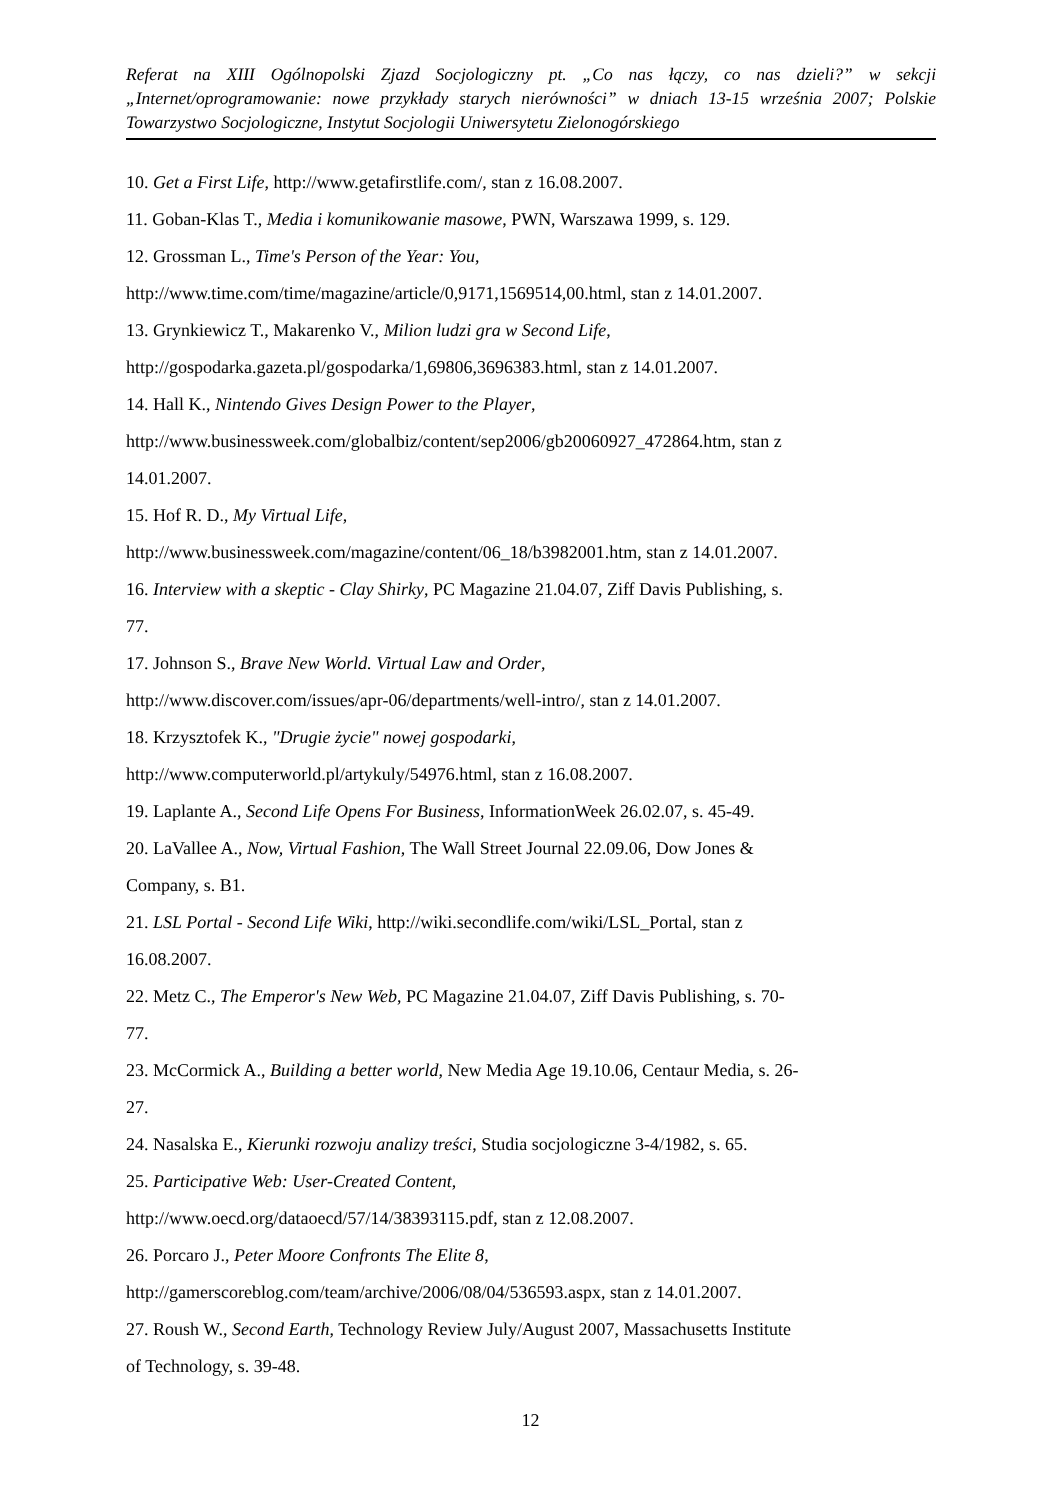Referat na XIII Ogólnopolski Zjazd Socjologiczny pt. „Co nas łączy, co nas dzieli?” w sekcji „Internet/oprogramowanie: nowe przykłady starych nierówności” w dniach 13-15 września 2007; Polskie Towarzystwo Socjologiczne, Instytut Socjologii Uniwersytetu Zielonogórskiego
10. Get a First Life, http://www.getafirstlife.com/, stan z 16.08.2007.
11. Goban-Klas T., Media i komunikowanie masowe, PWN, Warszawa 1999, s. 129.
12. Grossman L., Time's Person of the Year: You,
http://www.time.com/time/magazine/article/0,9171,1569514,00.html, stan z 14.01.2007.
13. Grynkiewicz T., Makarenko V., Milion ludzi gra w Second Life,
http://gospodarka.gazeta.pl/gospodarka/1,69806,3696383.html, stan z 14.01.2007.
14. Hall K., Nintendo Gives Design Power to the Player,
http://www.businessweek.com/globalbiz/content/sep2006/gb20060927_472864.htm, stan z
14.01.2007.
15. Hof R. D., My Virtual Life,
http://www.businessweek.com/magazine/content/06_18/b3982001.htm, stan z 14.01.2007.
16. Interview with a skeptic - Clay Shirky, PC Magazine 21.04.07, Ziff Davis Publishing, s.
77.
17. Johnson S., Brave New World. Virtual Law and Order,
http://www.discover.com/issues/apr-06/departments/well-intro/, stan z 14.01.2007.
18. Krzysztofek K., "Drugie życie" nowej gospodarki,
http://www.computerworld.pl/artykuly/54976.html, stan z 16.08.2007.
19. Laplante A., Second Life Opens For Business, InformationWeek 26.02.07, s. 45-49.
20. LaVallee A., Now, Virtual Fashion, The Wall Street Journal 22.09.06, Dow Jones &
Company, s. B1.
21. LSL Portal - Second Life Wiki, http://wiki.secondlife.com/wiki/LSL_Portal, stan z
16.08.2007.
22. Metz C., The Emperor's New Web, PC Magazine 21.04.07, Ziff Davis Publishing, s. 70-
77.
23. McCormick A., Building a better world, New Media Age 19.10.06, Centaur Media, s. 26-
27.
24. Nasalska E., Kierunki rozwoju analizy treści, Studia socjologiczne 3-4/1982, s. 65.
25. Participative Web: User-Created Content,
http://www.oecd.org/dataoecd/57/14/38393115.pdf, stan z 12.08.2007.
26. Porcaro J., Peter Moore Confronts The Elite 8,
http://gamerscoreblog.com/team/archive/2006/08/04/536593.aspx, stan z 14.01.2007.
27. Roush W., Second Earth, Technology Review July/August 2007, Massachusetts Institute
of Technology, s. 39-48.
12